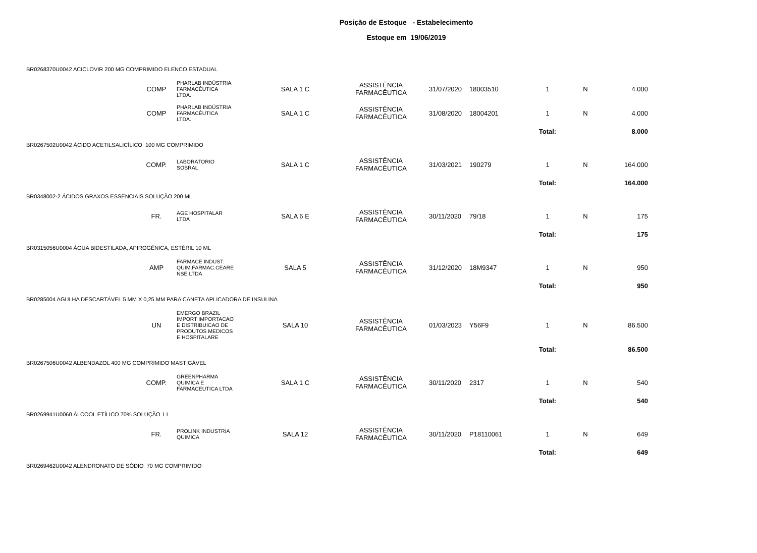Posição de Estoque - Estabelecimento
Estoque em 19/06/2019
| BR0268370U0042 ACICLOVIR 200 MG COMPRIMIDO ELENCO ESTADUAL | | | | | | | | | |
| | COMP | PHARLAB INDÚSTRIA FARMACÊUTICA LTDA. | SALA 1 C | ASSISTÊNCIA FARMACÊUTICA | 31/07/2020 | 18003510 | 1 | N | 4.000 |
| | COMP | PHARLAB INDÚSTRIA FARMACÊUTICA LTDA. | SALA 1 C | ASSISTÊNCIA FARMACÊUTICA | 31/08/2020 | 18004201 | 1 | N | 4.000 |
| | | | | | | | Total: | | 8.000 |
| BR0267502U0042 ÁCIDO ACETILSALICÍLICO 100 MG COMPRIMIDO | | | | | | | | | |
| | COMP. | LABORATORIO SOBRAL | SALA 1 C | ASSISTÊNCIA FARMACÊUTICA | 31/03/2021 | 190279 | 1 | N | 164.000 |
| | | | | | | | Total: | | 164.000 |
| BR0348002-2 ÁCIDOS GRAXOS ESSENCIAIS SOLUÇÃO 200 ML | | | | | | | | | |
| | FR. | AGE HOSPITALAR LTDA | SALA 6 E | ASSISTÊNCIA FARMACÊUTICA | 30/11/2020 | 79/18 | 1 | N | 175 |
| | | | | | | | Total: | | 175 |
| BR0315056U0004 ÁGUA BIDESTILADA, APIROGÊNICA, ESTÉRIL 10 ML | | | | | | | | | |
| | AMP | FARMACE INDUST. QUIM.FARMAC.CEARE NSE LTDA | SALA 5 | ASSISTÊNCIA FARMACÊUTICA | 31/12/2020 | 18M9347 | 1 | N | 950 |
| | | | | | | | Total: | | 950 |
| BR0285004 AGULHA DESCARTÁVEL 5 MM X 0,25 MM PARA CANETA APLICADORA DE INSULINA | | | | | | | | | |
| | UN | EMERGO BRAZIL IMPORT IMPORTACAO E DISTRIBUICAO DE PRODUTOS MEDICOS E HOSPITALARE | SALA 10 | ASSISTÊNCIA FARMACÊUTICA | 01/03/2023 | Y56F9 | 1 | N | 86.500 |
| | | | | | | | Total: | | 86.500 |
| BR0267506U0042 ALBENDAZOL 400 MG COMPRIMIDO MASTIGÁVEL | | | | | | | | | |
| | COMP. | GREENPHARMA QUIMICA E FARMACEUTICA LTDA | SALA 1 C | ASSISTÊNCIA FARMACÊUTICA | 30/11/2020 | 2317 | 1 | N | 540 |
| | | | | | | | Total: | | 540 |
| BR0269941U0060 ÁLCOOL ETÍLICO 70% SOLUÇÃO 1 L | | | | | | | | | |
| | FR. | PROLINK INDUSTRIA QUIMICA | SALA 12 | ASSISTÊNCIA FARMACÊUTICA | 30/11/2020 | P18110061 | 1 | N | 649 |
| | | | | | | | Total: | | 649 |
| BR0269462U0042 ALENDRONATO DE SÓDIO 70 MG COMPRIMIDO | | | | | | | | | |